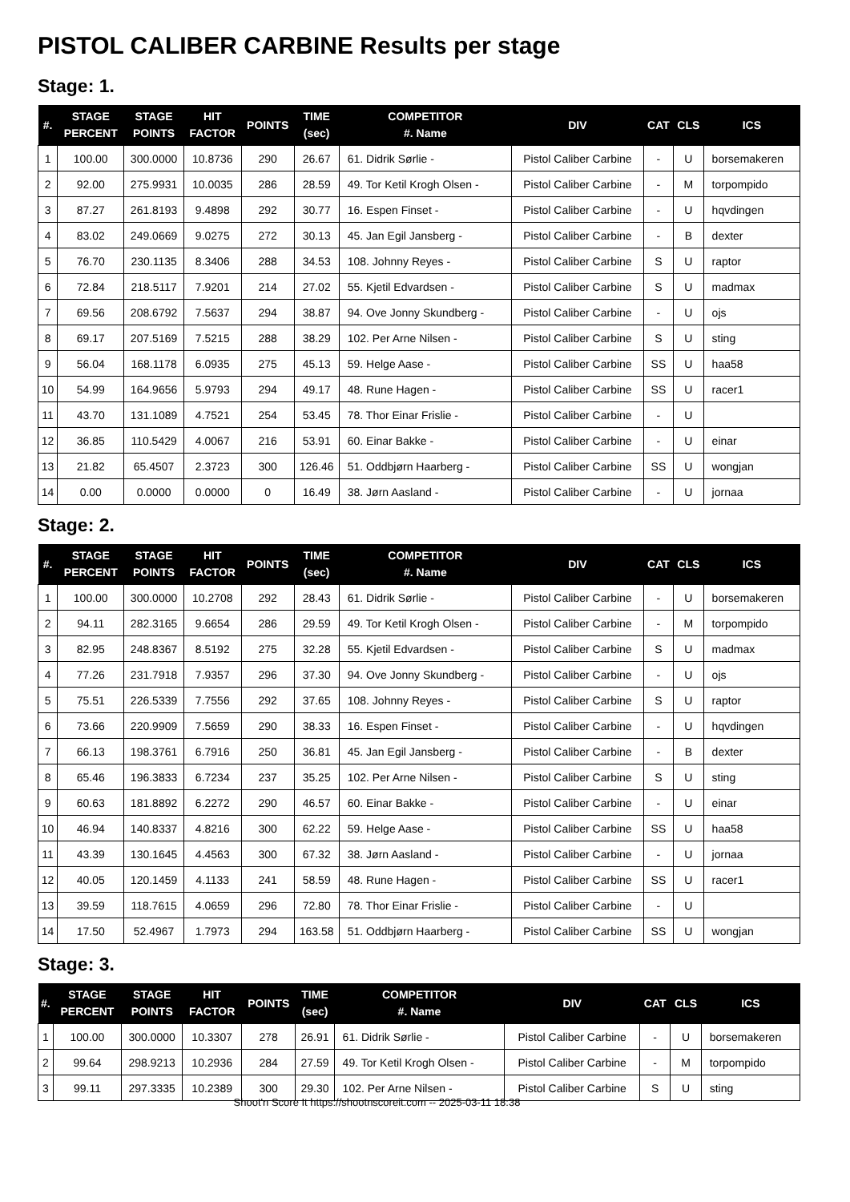PISTOL CALIBER CARBINE Results per stage
Stage: 1.
| #. | STAGE PERCENT | STAGE POINTS | HIT FACTOR | POINTS | TIME (sec) | COMPETITOR #. Name | DIV | CAT | CLS | ICS |
| --- | --- | --- | --- | --- | --- | --- | --- | --- | --- | --- |
| 1 | 100.00 | 300.0000 | 10.8736 | 290 | 26.67 | 61. Didrik Sørlie - | Pistol Caliber Carbine | - | U | borsemakeren |
| 2 | 92.00 | 275.9931 | 10.0035 | 286 | 28.59 | 49. Tor Ketil Krogh Olsen - | Pistol Caliber Carbine | - | M | torpompido |
| 3 | 87.27 | 261.8193 | 9.4898 | 292 | 30.77 | 16. Espen Finset - | Pistol Caliber Carbine | - | U | hqvdingen |
| 4 | 83.02 | 249.0669 | 9.0275 | 272 | 30.13 | 45. Jan Egil Jansberg - | Pistol Caliber Carbine | - | B | dexter |
| 5 | 76.70 | 230.1135 | 8.3406 | 288 | 34.53 | 108. Johnny Reyes - | Pistol Caliber Carbine | S | U | raptor |
| 6 | 72.84 | 218.5117 | 7.9201 | 214 | 27.02 | 55. Kjetil Edvardsen - | Pistol Caliber Carbine | S | U | madmax |
| 7 | 69.56 | 208.6792 | 7.5637 | 294 | 38.87 | 94. Ove Jonny Skundberg - | Pistol Caliber Carbine | - | U | ojs |
| 8 | 69.17 | 207.5169 | 7.5215 | 288 | 38.29 | 102. Per Arne Nilsen - | Pistol Caliber Carbine | S | U | sting |
| 9 | 56.04 | 168.1178 | 6.0935 | 275 | 45.13 | 59. Helge Aase - | Pistol Caliber Carbine | SS | U | haa58 |
| 10 | 54.99 | 164.9656 | 5.9793 | 294 | 49.17 | 48. Rune Hagen - | Pistol Caliber Carbine | SS | U | racer1 |
| 11 | 43.70 | 131.1089 | 4.7521 | 254 | 53.45 | 78. Thor Einar Frislie - | Pistol Caliber Carbine | - | U | |
| 12 | 36.85 | 110.5429 | 4.0067 | 216 | 53.91 | 60. Einar Bakke - | Pistol Caliber Carbine | - | U | einar |
| 13 | 21.82 | 65.4507 | 2.3723 | 300 | 126.46 | 51. Oddbjørn Haarberg - | Pistol Caliber Carbine | SS | U | wongjan |
| 14 | 0.00 | 0.0000 | 0.0000 | 0 | 16.49 | 38. Jørn Aasland - | Pistol Caliber Carbine | - | U | jornaa |
Stage: 2.
| #. | STAGE PERCENT | STAGE POINTS | HIT FACTOR | POINTS | TIME (sec) | COMPETITOR #. Name | DIV | CAT | CLS | ICS |
| --- | --- | --- | --- | --- | --- | --- | --- | --- | --- | --- |
| 1 | 100.00 | 300.0000 | 10.2708 | 292 | 28.43 | 61. Didrik Sørlie - | Pistol Caliber Carbine | - | U | borsemakeren |
| 2 | 94.11 | 282.3165 | 9.6654 | 286 | 29.59 | 49. Tor Ketil Krogh Olsen - | Pistol Caliber Carbine | - | M | torpompido |
| 3 | 82.95 | 248.8367 | 8.5192 | 275 | 32.28 | 55. Kjetil Edvardsen - | Pistol Caliber Carbine | S | U | madmax |
| 4 | 77.26 | 231.7918 | 7.9357 | 296 | 37.30 | 94. Ove Jonny Skundberg - | Pistol Caliber Carbine | - | U | ojs |
| 5 | 75.51 | 226.5339 | 7.7556 | 292 | 37.65 | 108. Johnny Reyes - | Pistol Caliber Carbine | S | U | raptor |
| 6 | 73.66 | 220.9909 | 7.5659 | 290 | 38.33 | 16. Espen Finset - | Pistol Caliber Carbine | - | U | hqvdingen |
| 7 | 66.13 | 198.3761 | 6.7916 | 250 | 36.81 | 45. Jan Egil Jansberg - | Pistol Caliber Carbine | - | B | dexter |
| 8 | 65.46 | 196.3833 | 6.7234 | 237 | 35.25 | 102. Per Arne Nilsen - | Pistol Caliber Carbine | S | U | sting |
| 9 | 60.63 | 181.8892 | 6.2272 | 290 | 46.57 | 60. Einar Bakke - | Pistol Caliber Carbine | - | U | einar |
| 10 | 46.94 | 140.8337 | 4.8216 | 300 | 62.22 | 59. Helge Aase - | Pistol Caliber Carbine | SS | U | haa58 |
| 11 | 43.39 | 130.1645 | 4.4563 | 300 | 67.32 | 38. Jørn Aasland - | Pistol Caliber Carbine | - | U | jornaa |
| 12 | 40.05 | 120.1459 | 4.1133 | 241 | 58.59 | 48. Rune Hagen - | Pistol Caliber Carbine | SS | U | racer1 |
| 13 | 39.59 | 118.7615 | 4.0659 | 296 | 72.80 | 78. Thor Einar Frislie - | Pistol Caliber Carbine | - | U | |
| 14 | 17.50 | 52.4967 | 1.7973 | 294 | 163.58 | 51. Oddbjørn Haarberg - | Pistol Caliber Carbine | SS | U | wongjan |
Stage: 3.
| #. | STAGE PERCENT | STAGE POINTS | HIT FACTOR | POINTS | TIME (sec) | COMPETITOR #. Name | DIV | CAT | CLS | ICS |
| --- | --- | --- | --- | --- | --- | --- | --- | --- | --- | --- |
| 1 | 100.00 | 300.0000 | 10.3307 | 278 | 26.91 | 61. Didrik Sørlie - | Pistol Caliber Carbine | - | U | borsemakeren |
| 2 | 99.64 | 298.9213 | 10.2936 | 284 | 27.59 | 49. Tor Ketil Krogh Olsen - | Pistol Caliber Carbine | - | M | torpompido |
| 3 | 99.11 | 297.3335 | 10.2389 | 300 | 29.30 | 102. Per Arne Nilsen - | Pistol Caliber Carbine | S | U | sting |
Shoot'n Score It https://shootnscoreit.com -- 2025-03-11 18:38